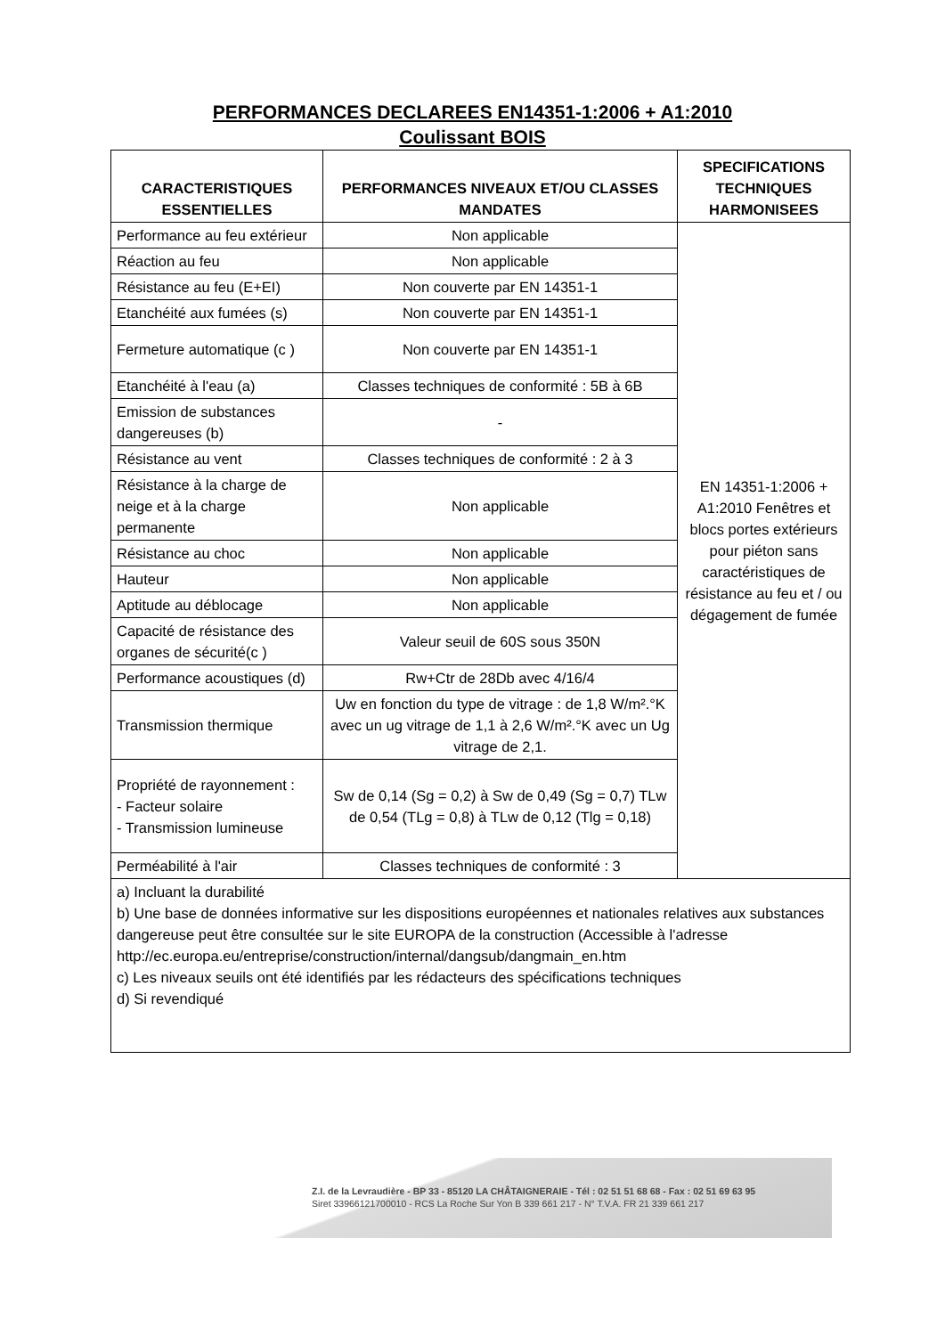PERFORMANCES DECLAREES EN14351-1:2006 + A1:2010
Coulissant BOIS
| CARACTERISTIQUES ESSENTIELLES | PERFORMANCES NIVEAUX ET/OU CLASSES MANDATES | SPECIFICATIONS TECHNIQUES HARMONISEES |
| --- | --- | --- |
| Performance au feu extérieur | Non applicable | EN 14351-1:2006 + A1:2010 Fenêtres et blocs portes extérieurs pour piéton sans caractéristiques de résistance au feu et / ou dégagement de fumée |
| Réaction au feu | Non applicable | |
| Résistance au feu (E+EI) | Non couverte par EN 14351-1 | |
| Etanchéité aux fumées (s) | Non couverte par EN 14351-1 | |
| Fermeture automatique (c ) | Non couverte par EN 14351-1 | |
| Etanchéité à l'eau (a) | Classes techniques de conformité : 5B à 6B | |
| Emission de substances dangereuses (b) | - | |
| Résistance au vent | Classes techniques de conformité : 2 à 3 | |
| Résistance à la charge de neige et à la charge permanente | Non applicable | |
| Résistance au choc | Non applicable | |
| Hauteur | Non applicable | |
| Aptitude au déblocage | Non applicable | |
| Capacité de résistance des organes de sécurité(c ) | Valeur seuil de 60S sous 350N | |
| Performance acoustiques (d) | Rw+Ctr de 28Db avec 4/16/4 | |
| Transmission thermique | Uw en fonction du type de vitrage : de 1,8 W/m².°K avec un ug vitrage de 1,1 à 2,6 W/m².°K avec un Ug vitrage de 2,1. | |
| Propriété de rayonnement : - Facteur solaire - Transmission lumineuse | Sw de 0,14 (Sg = 0,2) à Sw de 0,49 (Sg = 0,7) TLw de 0,54 (TLg = 0,8) à TLw de 0,12 (Tlg = 0,18) | |
| Perméabilité à l'air | Classes techniques de conformité : 3 | |
| a) Incluant la durabilité b) Une base de données informative sur les dispositions européennes et nationales relatives aux substances dangereuse peut être consultée sur le site EUROPA de la construction (Accessible à l'adresse http://ec.europa.eu/entreprise/construction/internal/dangsub/dangmain_en.htm c) Les niveaux seuils ont été identifiés par les rédacteurs des spécifications techniques d) Si revendiqué | | |
Z.I. de la Levraudière - BP 33 - 85120 LA CHÂTAIGNERAIE - Tél : 02 51 51 68 68 - Fax : 02 51 69 63 95
Siret 33966121700010 - RCS La Roche Sur Yon B 339 661 217 - N° T.V.A. FR 21 339 661 217